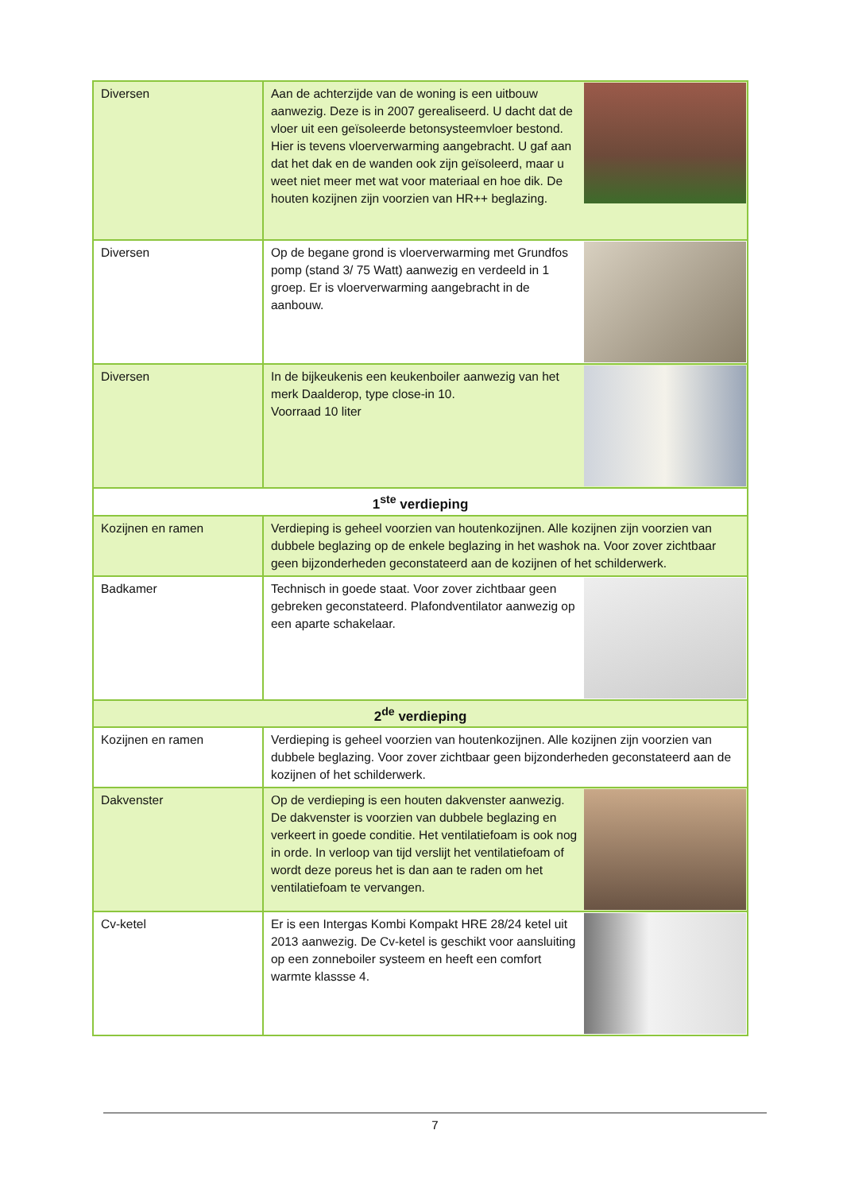| Diversen | Aan de achterzijde van de woning is een uitbouw aanwezig. Deze is in 2007 gerealiseerd. U dacht dat de vloer uit een geïsoleerde betonsysteemvloer bestond. Hier is tevens vloerverwarming aangebracht. U gaf aan dat het dak en de wanden ook zijn geïsoleerd, maar u weet niet meer met wat voor materiaal en hoe dik. De houten kozijnen zijn voorzien van HR++ beglazing. |
| Diversen | Op de begane grond is vloerverwarming met Grundfos pomp (stand 3/ 75 Watt) aanwezig en verdeeld in 1 groep. Er is vloerverwarming aangebracht in de aanbouw. |
| Diversen | In de bijkeukenis een keukenboiler aanwezig van het merk Daalderop, type close-in 10. Voorraad 10 liter |
| 1<sup>ste</sup> verdieping | |
| Kozijnen en ramen | Verdieping is geheel voorzien van houtenkozijnen. Alle kozijnen zijn voorzien van dubbele beglazing op de enkele beglazing in het washok na. Voor zover zichtbaar geen bijzonderheden geconstateerd aan de kozijnen of het schilderwerk. |
| Badkamer | Technisch in goede staat. Voor zover zichtbaar geen gebreken geconstateerd. Plafondventilator aanwezig op een aparte schakelaar. |
| 2<sup>de</sup> verdieping | |
| Kozijnen en ramen | Verdieping is geheel voorzien van houtenkozijnen. Alle kozijnen zijn voorzien van dubbele beglazing. Voor zover zichtbaar geen bijzonderheden geconstateerd aan de kozijnen of het schilderwerk. |
| Dakvenster | Op de verdieping is een houten dakvenster aanwezig. De dakvenster is voorzien van dubbele beglazing en verkeert in goede conditie. Het ventilatiefoam is ook nog in orde. In verloop van tijd verslijt het ventilatiefoam of wordt deze poreus het is dan aan te raden om het ventilatiefoam te vervangen. |
| Cv-ketel | Er is een Intergas Kombi Kompakt HRE 28/24 ketel uit 2013 aanwezig. De Cv-ketel is geschikt voor aansluiting op een zonneboiler systeem en heeft een comfort warmte klassse 4. |
7